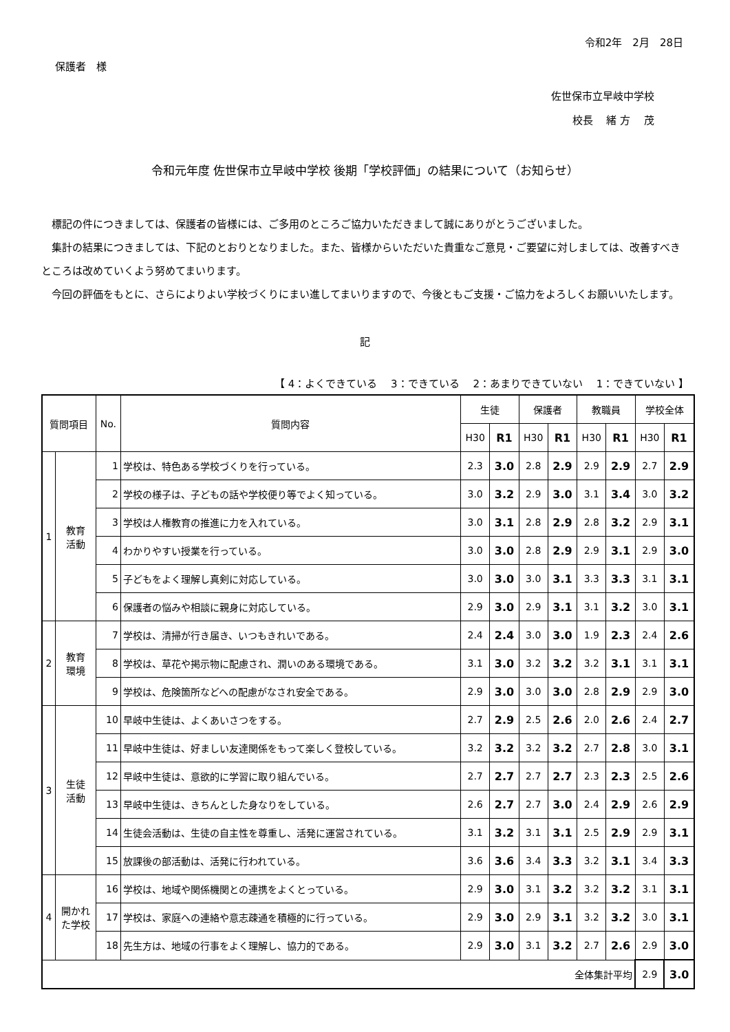令和2年　2月　28日
保護者　様
佐世保市立早岐中学校
校長　 緒 方　 茂
令和元年度 佐世保市立早岐中学校 後期「学校評価」の結果について（お知らせ）
　標記の件につきましては、保護者の皆様には、ご多用のところご協力いただきまして誠にありがとうございました。
　集計の結果につきましては、下記のとおりとなりました。また、皆様からいただいた貴重なご意見・ご要望に対しましては、改善すべきところは改めていくよう努めてまいります。
　今回の評価をもとに、さらによりよい学校づくりにまい進してまいりますので、今後ともご支援・ご協力をよろしくお願いいたします。
記
【 4：よくできている　 3：できている　 2：あまりできていない　 1：できていない 】
| 質問項目 | | No. | 質問内容 | 生徒 | | 保護者 | | 教職員 | | 学校全体 | |
| --- | --- | --- | --- | --- | --- | --- | --- | --- | --- | --- | --- |
| | | | | H30 | R1 | H30 | R1 | H30 | R1 | H30 | R1 |
| 1 | 教育 活動 | 1 | 学校は、特色ある学校づくりを行っている。 | 2.3 | 3.0 | 2.8 | 2.9 | 2.9 | 2.9 | 2.7 | 2.9 |
| | | 2 | 学校の様子は、子どもの話や学校便り等でよく知っている。 | 3.0 | 3.2 | 2.9 | 3.0 | 3.1 | 3.4 | 3.0 | 3.2 |
| | | 3 | 学校は人権教育の推進に力を入れている。 | 3.0 | 3.1 | 2.8 | 2.9 | 2.8 | 3.2 | 2.9 | 3.1 |
| | | 4 | わかりやすい授業を行っている。 | 3.0 | 3.0 | 2.8 | 2.9 | 2.9 | 3.1 | 2.9 | 3.0 |
| | | 5 | 子どもをよく理解し真剣に対応している。 | 3.0 | 3.0 | 3.0 | 3.1 | 3.3 | 3.3 | 3.1 | 3.1 |
| | | 6 | 保護者の悩みや相談に親身に対応している。 | 2.9 | 3.0 | 2.9 | 3.1 | 3.1 | 3.2 | 3.0 | 3.1 |
| 2 | 教育 環境 | 7 | 学校は、清掃が行き届き、いつもきれいである。 | 2.4 | 2.4 | 3.0 | 3.0 | 1.9 | 2.3 | 2.4 | 2.6 |
| | | 8 | 学校は、草花や掲示物に配慮され、潤いのある環境である。 | 3.1 | 3.0 | 3.2 | 3.2 | 3.2 | 3.1 | 3.1 | 3.1 |
| | | 9 | 学校は、危険箇所などへの配慮がなされ安全である。 | 2.9 | 3.0 | 3.0 | 3.0 | 2.8 | 2.9 | 2.9 | 3.0 |
| 3 | 生徒 活動 | 10 | 早岐中生徒は、よくあいさつをする。 | 2.7 | 2.9 | 2.5 | 2.6 | 2.0 | 2.6 | 2.4 | 2.7 |
| | | 11 | 早岐中生徒は、好ましい友達関係をもって楽しく登校している。 | 3.2 | 3.2 | 3.2 | 3.2 | 2.7 | 2.8 | 3.0 | 3.1 |
| | | 12 | 早岐中生徒は、意欲的に学習に取り組んでいる。 | 2.7 | 2.7 | 2.7 | 2.7 | 2.3 | 2.3 | 2.5 | 2.6 |
| | | 13 | 早岐中生徒は、きちんとした身なりをしている。 | 2.6 | 2.7 | 2.7 | 3.0 | 2.4 | 2.9 | 2.6 | 2.9 |
| | | 14 | 生徒会活動は、生徒の自主性を尊重し、活発に運営されている。 | 3.1 | 3.2 | 3.1 | 3.1 | 2.5 | 2.9 | 2.9 | 3.1 |
| | | 15 | 放課後の部活動は、活発に行われている。 | 3.6 | 3.6 | 3.4 | 3.3 | 3.2 | 3.1 | 3.4 | 3.3 |
| 4 | 開かれ た学校 | 16 | 学校は、地域や関係機関との連携をよくとっている。 | 2.9 | 3.0 | 3.1 | 3.2 | 3.2 | 3.2 | 3.1 | 3.1 |
| | | 17 | 学校は、家庭への連絡や意志疎通を積極的に行っている。 | 2.9 | 3.0 | 2.9 | 3.1 | 3.2 | 3.2 | 3.0 | 3.1 |
| | | 18 | 先生方は、地域の行事をよく理解し、協力的である。 | 2.9 | 3.0 | 3.1 | 3.2 | 2.7 | 2.6 | 2.9 | 3.0 |
| 全体集計平均 | | | | | | | | | | 2.9 | 3.0 |